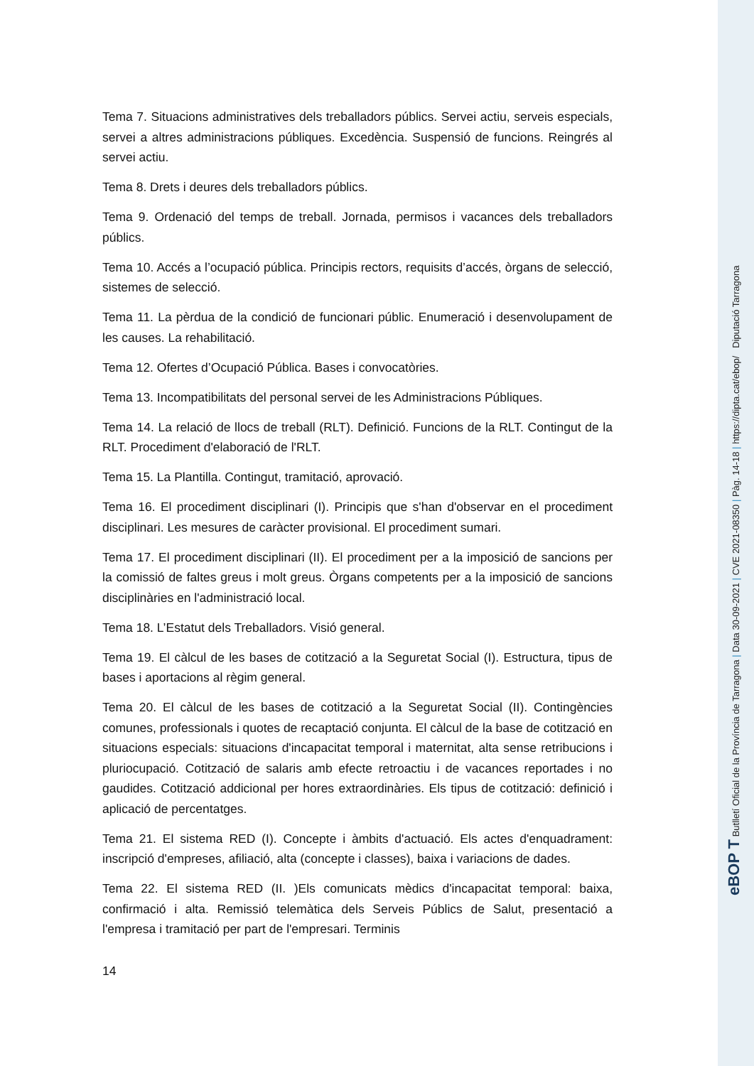Tema 7. Situacions administratives dels treballadors públics. Servei actiu, serveis especials, servei a altres administracions públiques. Excedència. Suspensió de funcions. Reingrés al servei actiu.
Tema 8. Drets i deures dels treballadors públics.
Tema 9. Ordenació del temps de treball. Jornada, permisos i vacances dels treballadors públics.
Tema 10. Accés a l’ocupació pública. Principis rectors, requisits d’accés, òrgans de selecció, sistemes de selecció.
Tema 11. La pèrdua de la condició de funcionari públic. Enumeració i desenvolupament de les causes. La rehabilitació.
Tema 12. Ofertes d’Ocupació Pública. Bases i convocatòries.
Tema 13. Incompatibilitats del personal servei de les Administracions Públiques.
Tema 14. La relació de llocs de treball (RLT). Definició. Funcions de la RLT. Contingut de la RLT. Procediment d'elaboració de l'RLT.
Tema 15. La Plantilla. Contingut, tramitació, aprovació.
Tema 16. El procediment disciplinari (I). Principis que s'han d'observar en el procediment disciplinari. Les mesures de caràcter provisional. El procediment sumari.
Tema 17. El procediment disciplinari (II). El procediment per a la imposició de sancions per la comissió de faltes greus i molt greus. Òrgans competents per a la imposició de sancions disciplinàries en l'administració local.
Tema 18. L’Estatut dels Treballadors. Visió general.
Tema 19. El càlcul de les bases de cotització a la Seguretat Social (I). Estructura, tipus de bases i aportacions al règim general.
Tema 20. El càlcul de les bases de cotització a la Seguretat Social (II). Contingències comunes, professionals i quotes de recaptació conjunta. El càlcul de la base de cotització en situacions especials: situacions d'incapacitat temporal i maternitat, alta sense retribucions i pluriocupació. Cotització de salaris amb efecte retroactiu i de vacances reportades i no gaudides. Cotització addicional per hores extraordinàries. Els tipus de cotització: definició i aplicació de percentatges.
Tema 21. El sistema RED (I). Concepte i àmbits d'actuació. Els actes d'enquadrament: inscripció d'empreses, afiliació, alta (concepte i classes), baixa i variacions de dades.
Tema 22. El sistema RED (II. )Els comunicats mèdics d'incapacitat temporal: baixa, confirmació i alta. Remissió telemàtica dels Serveis Públics de Salut, presentació a l'empresa i tramitació per part de l'empresari. Terminis
14
eBOP T Butlletí Oficial de la Província de Tarragona | Data 30-09-2021 | CVE 2021-08350 | Pàg. 14-18 | https://dipta.cat/ebop/ Diputació Tarragona